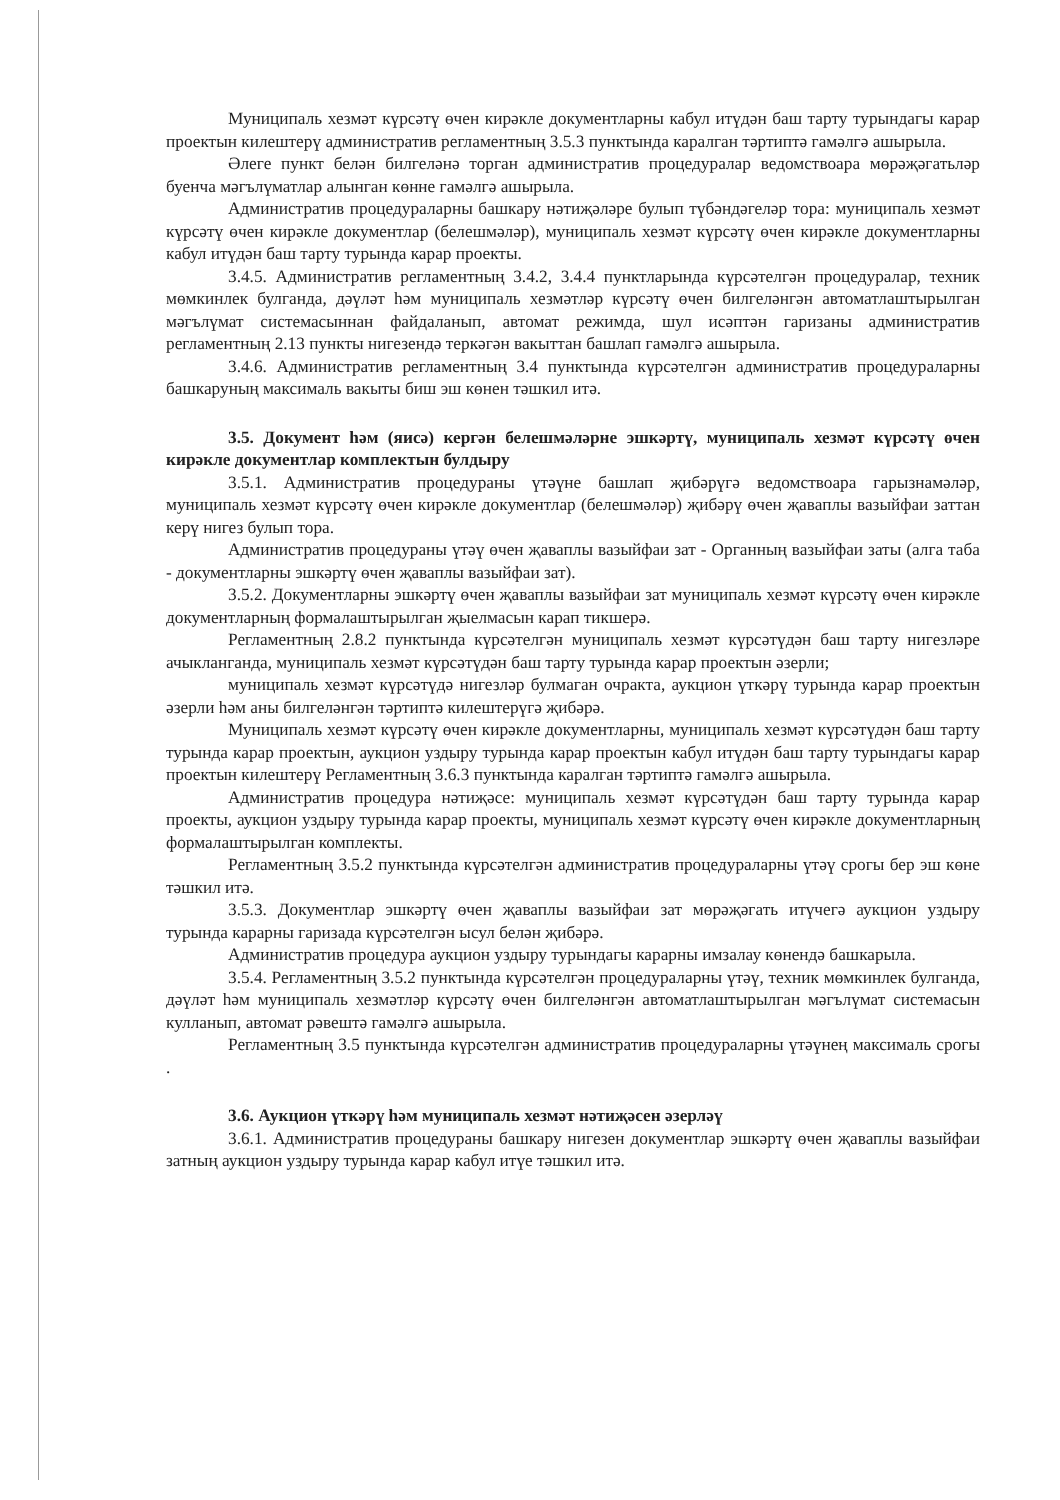Муниципаль хезмәт күрсәтү өчен кирәкле документларны кабул итүдән баш тарту турындагы карар проектын килештерү административ регламентның 3.5.3 пунктында каралган тәртиптә гамәлгә ашырыла.
Әлеге пункт белән билгеләнә торган административ процедуралар ведомствоара мөрәҗәгатьләр буенча мәгълүматлар алынган көнне гамәлгә ашырыла.
Административ процедураларны башкару нәтиҗәләре булып түбәндәгеләр тора: муниципаль хезмәт күрсәтү өчен кирәкле документлар (белешмәләр), муниципаль хезмәт күрсәтү өчен кирәкле документларны кабул итүдән баш тарту турында карар проекты.
3.4.5. Административ регламентның 3.4.2, 3.4.4 пунктларында күрсәтелгән процедуралар, техник мөмкинлек булганда, дәүләт һәм муниципаль хезмәтләр күрсәтү өчен билгеләнгән автоматлаштырылган мәгълүмат системасыннан файдаланып, автомат режимда, шул исәптән гаризаны административ регламентның 2.13 пункты нигезендә теркәгән вакыттан башлап гамәлгә ашырыла.
3.4.6. Административ регламентның 3.4 пунктында күрсәтелгән административ процедураларны башкаруның максималь вакыты биш эш көнен тәшкил итә.
3.5. Документ һәм (яисә) кергән белешмәләрне эшкәртү, муниципаль хезмәт күрсәтү өчен кирәкле документлар комплектын булдыру
3.5.1. Административ процедураны үтәүне башлап җибәрүгә ведомствоара гарызнамәләр, муниципаль хезмәт күрсәтү өчен кирәкле документлар (белешмәләр) җибәрү өчен җаваплы вазыйфаи заттан керү нигез булып тора.
Административ процедураны үтәү өчен җаваплы вазыйфаи зат - Органның вазыйфаи заты (алга таба - документларны эшкәртү өчен җаваплы вазыйфаи зат).
3.5.2. Документларны эшкәртү өчен җаваплы вазыйфаи зат муниципаль хезмәт күрсәтү өчен кирәкле документларның формалаштырылган җыелмасын карап тикшерә.
Регламентның 2.8.2 пунктында күрсәтелгән муниципаль хезмәт күрсәтүдән баш тарту нигезләре ачыкланганда, муниципаль хезмәт күрсәтүдән баш тарту турында карар проектын әзерли;
муниципаль хезмәт күрсәтүдә нигезләр булмаган очракта, аукцион үткәрү турында карар проектын әзерли һәм аны билгеләнгән тәртиптә килештерүгә җибәрә.
Муниципаль хезмәт күрсәтү өчен кирәкле документларны, муниципаль хезмәт күрсәтүдән баш тарту турында карар проектын, аукцион уздыру турында карар проектын кабул итүдән баш тарту турындагы карар проектын килештерү Регламентның 3.6.3 пунктында каралган тәртиптә гамәлгә ашырыла.
Административ процедура нәтиҗәсе: муниципаль хезмәт күрсәтүдән баш тарту турында карар проекты, аукцион уздыру турында карар проекты, муниципаль хезмәт күрсәтү өчен кирәкле документларның формалаштырылган комплекты.
Регламентның 3.5.2 пунктында күрсәтелгән административ процедураларны үтәү срогы бер эш көне тәшкил итә.
3.5.3. Документлар эшкәртү өчен җаваплы вазыйфаи зат мөрәҗәгать итүчегә аукцион уздыру турында карарны гаризада күрсәтелгән ысул белән җибәрә.
Административ процедура аукцион уздыру турындагы карарны имзалау көнендә башкарыла.
3.5.4. Регламентның 3.5.2 пунктында күрсәтелгән процедураларны үтәү, техник мөмкинлек булганда, дәүләт һәм муниципаль хезмәтләр күрсәтү өчен билгеләнгән автоматлаштырылган мәгълүмат системасын кулланып, автомат рәвештә гамәлгә ашырыла.
Регламентның 3.5 пунктында күрсәтелгән административ процедураларны үтәүнең максималь срогы .
3.6. Аукцион үткәрү һәм муниципаль хезмәт нәтиҗәсен әзерләү
3.6.1. Административ процедураны башкару нигезен документлар эшкәртү өчен җаваплы вазыйфаи затның аукцион уздыру турында карар кабул итүе тәшкил итә.